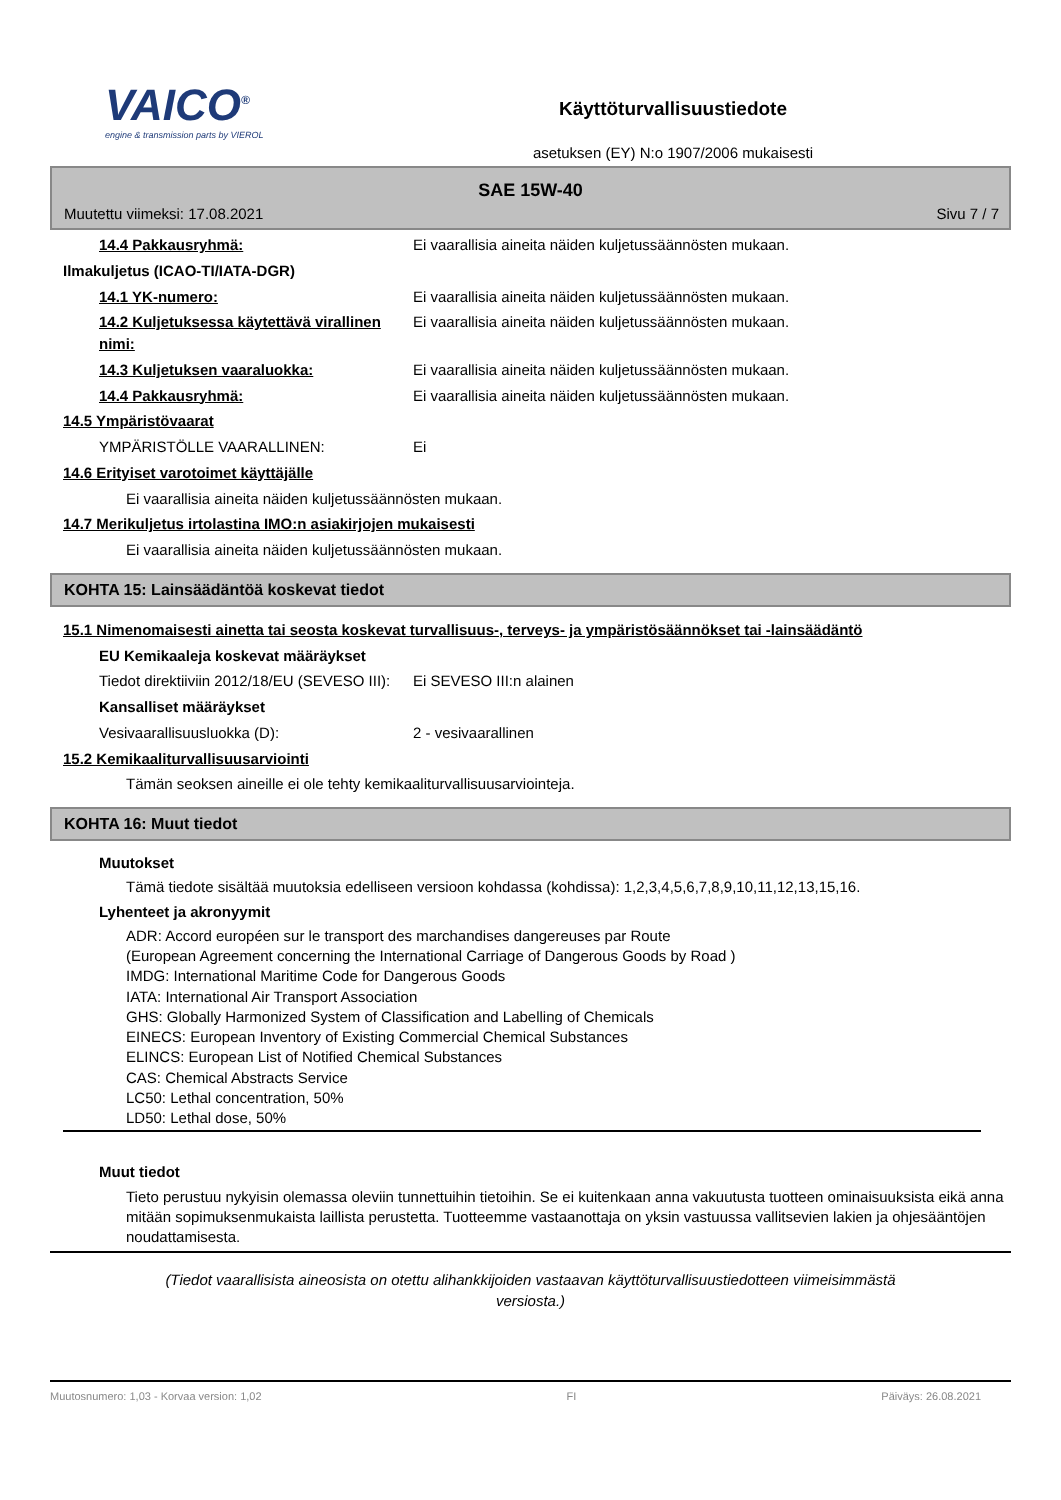VAICO<sup>®</sup>
engine & transmission parts by VIEROL
Käyttöturvallisuustiedote
asetuksen (EY) N:o 1907/2006 mukaisesti
SAE 15W-40
Muutettu viimeksi: 17.08.2021 Sivu 7 / 7
14.4 Pakkausryhmä: Ei vaarallisia aineita näiden kuljetussäännösten mukaan.
Ilmakuljetus (ICAO-TI/IATA-DGR)
14.1 YK-numero: Ei vaarallisia aineita näiden kuljetussäännösten mukaan.
14.2 Kuljetuksessa käytettävä virallinen nimi:
Ei vaarallisia aineita näiden kuljetussäännösten mukaan.
14.3 Kuljetuksen vaaraluokka: Ei vaarallisia aineita näiden kuljetussäännösten mukaan.
14.4 Pakkausryhmä: Ei vaarallisia aineita näiden kuljetussäännösten mukaan.
14.5 Ympäristövaarat
YMPÄRISTÖLLE VAARALLINEN: Ei
14.6 Erityiset varotoimet käyttäjälle
Ei vaarallisia aineita näiden kuljetussäännösten mukaan.
14.7 Merikuljetus irtolastina IMO:n asiakirjojen mukaisesti
Ei vaarallisia aineita näiden kuljetussäännösten mukaan.
KOHTA 15: Lainsäädäntöä koskevat tiedot
15.1 Nimenomaisesti ainetta tai seosta koskevat turvallisuus-, terveys- ja ympäristösäännökset tai -lainsäädäntö
EU Kemikaaleja koskevat määräykset
Tiedot direktiiviin 2012/18/EU (SEVESO III):
Ei SEVESO III:n alainen
Kansalliset määräykset
Vesivaarallisuusluokka (D): 2 - vesivaarallinen
15.2 Kemikaaliturvallisuusarviointi
Tämän seoksen aineille ei ole tehty kemikaaliturvallisuusarviointeja.
KOHTA 16: Muut tiedot
Muutokset
Tämä tiedote sisältää muutoksia edelliseen versioon kohdassa (kohdissa): 1,2,3,4,5,6,7,8,9,10,11,12,13,15,16.
Lyhenteet ja akronyymit
ADR: Accord européen sur le transport des marchandises dangereuses par Route
(European Agreement concerning the International Carriage of Dangerous Goods by Road )
IMDG: International Maritime Code for Dangerous Goods
IATA: International Air Transport Association
GHS: Globally Harmonized System of Classification and Labelling of Chemicals
EINECS: European Inventory of Existing Commercial Chemical Substances
ELINCS: European List of Notified Chemical Substances
CAS: Chemical Abstracts Service
LC50: Lethal concentration, 50%
LD50: Lethal dose, 50%
Muut tiedot
Tieto perustuu nykyisin olemassa oleviin tunnettuihin tietoihin. Se ei kuitenkaan anna vakuutusta tuotteen ominaisuuksista eikä anna mitään sopimuksenmukaista laillista perustetta. Tuotteemme vastaanottaja on yksin vastuussa vallitsevien lakien ja ohjesääntöjen noudattamisesta.
(Tiedot vaarallisista aineosista on otettu alihankkijoiden vastaavan käyttöturvallisuustiedotteen viimeisimmästä versiosta.)
Muutosnumero: 1,03 - Korvaa version: 1,02 FI Päiväys: 26.08.2021